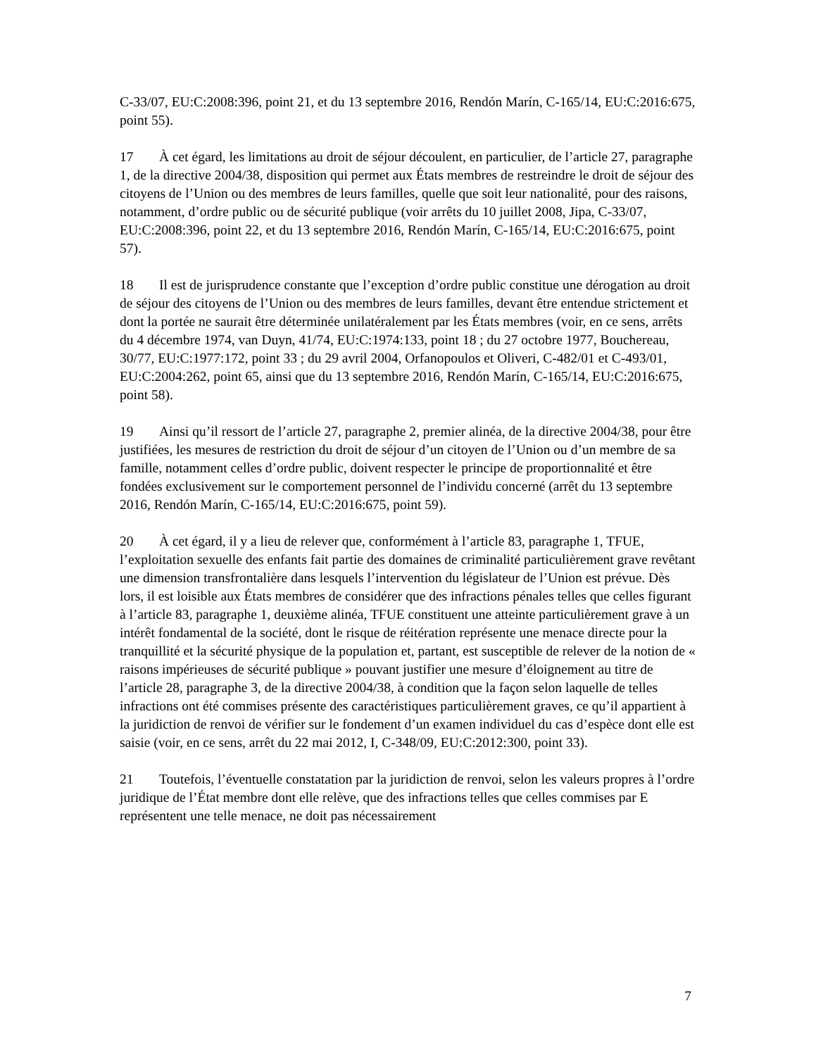C-33/07, EU:C:2008:396, point 21, et du 13 septembre 2016, Rendón Marín, C-165/14, EU:C:2016:675, point 55).
17 À cet égard, les limitations au droit de séjour découlent, en particulier, de l’article 27, paragraphe 1, de la directive 2004/38, disposition qui permet aux États membres de restreindre le droit de séjour des citoyens de l’Union ou des membres de leurs familles, quelle que soit leur nationalité, pour des raisons, notamment, d’ordre public ou de sécurité publique (voir arrêts du 10 juillet 2008, Jipa, C-33/07, EU:C:2008:396, point 22, et du 13 septembre 2016, Rendón Marín, C-165/14, EU:C:2016:675, point 57).
18 Il est de jurisprudence constante que l’exception d’ordre public constitue une dérogation au droit de séjour des citoyens de l’Union ou des membres de leurs familles, devant être entendue strictement et dont la portée ne saurait être déterminée unilatéralement par les États membres (voir, en ce sens, arrêts du 4 décembre 1974, van Duyn, 41/74, EU:C:1974:133, point 18 ; du 27 octobre 1977, Bouchereau, 30/77, EU:C:1977:172, point 33 ; du 29 avril 2004, Orfanopoulos et Oliveri, C-482/01 et C-493/01, EU:C:2004:262, point 65, ainsi que du 13 septembre 2016, Rendón Marín, C-165/14, EU:C:2016:675, point 58).
19 Ainsi qu’il ressort de l’article 27, paragraphe 2, premier alinéa, de la directive 2004/38, pour être justifiées, les mesures de restriction du droit de séjour d’un citoyen de l’Union ou d’un membre de sa famille, notamment celles d’ordre public, doivent respecter le principe de proportionnalité et être fondées exclusivement sur le comportement personnel de l’individu concerné (arrêt du 13 septembre 2016, Rendón Marín, C-165/14, EU:C:2016:675, point 59).
20 À cet égard, il y a lieu de relever que, conformément à l’article 83, paragraphe 1, TFUE, l’exploitation sexuelle des enfants fait partie des domaines de criminalité particulièrement grave revêtant une dimension transfrontalière dans lesquels l’intervention du législateur de l’Union est prévue. Dès lors, il est loisible aux États membres de considérer que des infractions pénales telles que celles figurant à l’article 83, paragraphe 1, deuxième alinéa, TFUE constituent une atteinte particulièrement grave à un intérêt fondamental de la société, dont le risque de réitération représente une menace directe pour la tranquillité et la sécurité physique de la population et, partant, est susceptible de relever de la notion de « raisons impérieuses de sécurité publique » pouvant justifier une mesure d’éloignement au titre de l’article 28, paragraphe 3, de la directive 2004/38, à condition que la façon selon laquelle de telles infractions ont été commises présente des caractéristiques particulièrement graves, ce qu’il appartient à la juridiction de renvoi de vérifier sur le fondement d’un examen individuel du cas d’espèce dont elle est saisie (voir, en ce sens, arrêt du 22 mai 2012, I, C-348/09, EU:C:2012:300, point 33).
21 Toutefois, l’éventuelle constatation par la juridiction de renvoi, selon les valeurs propres à l’ordre juridique de l’État membre dont elle relève, que des infractions telles que celles commises par E représentent une telle menace, ne doit pas nécessairement
7